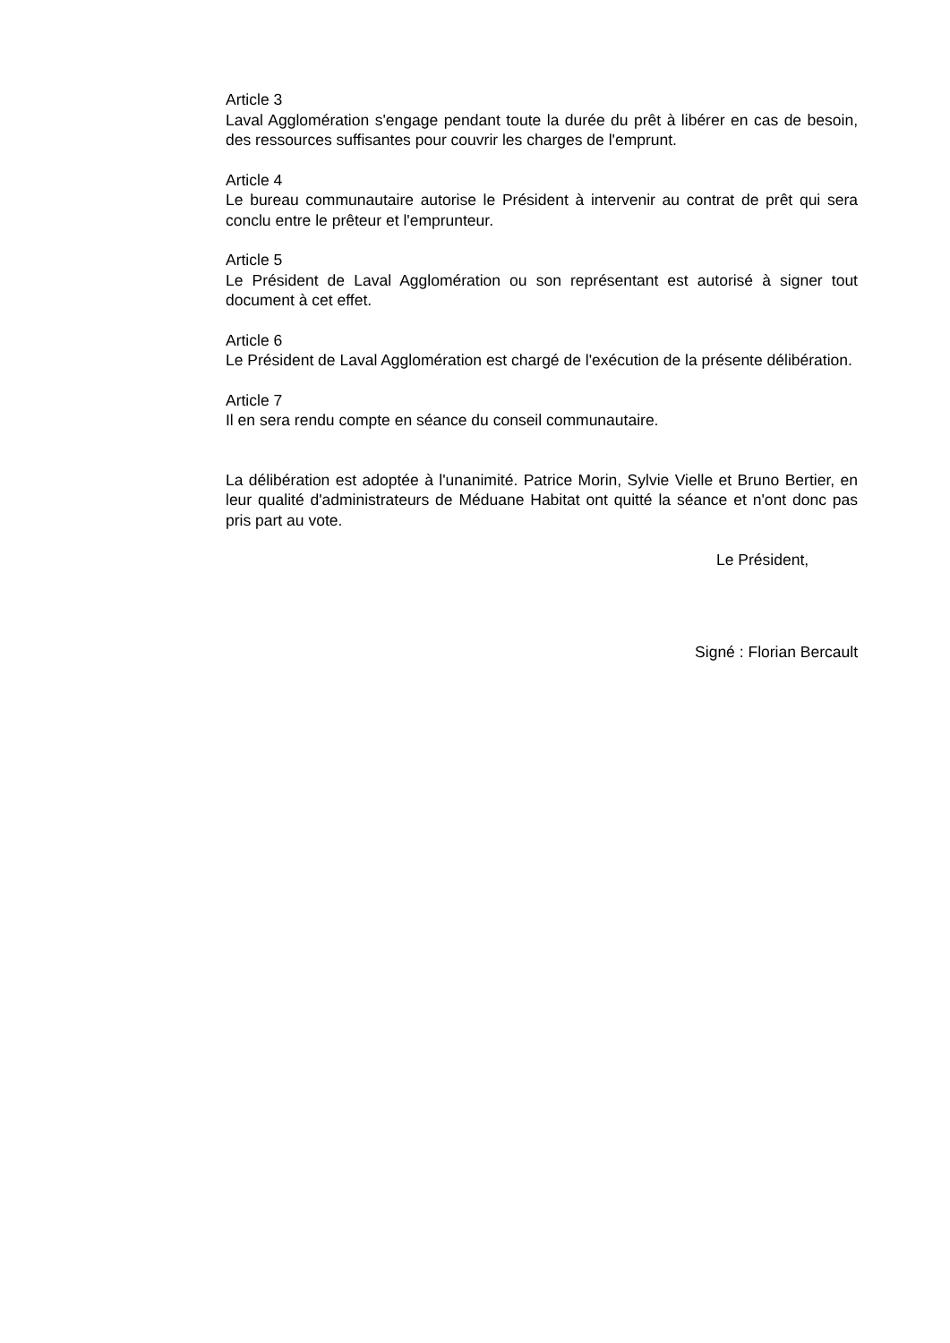Article 3
Laval Agglomération s'engage pendant toute la durée du prêt à libérer en cas de besoin, des ressources suffisantes pour couvrir les charges de l'emprunt.
Article 4
Le bureau communautaire autorise le Président à intervenir au contrat de prêt qui sera conclu entre le prêteur et l'emprunteur.
Article 5
Le Président de Laval Agglomération ou son représentant est autorisé à signer tout document à cet effet.
Article 6
Le Président de Laval Agglomération est chargé de l'exécution de la présente délibération.
Article 7
Il en sera rendu compte en séance du conseil communautaire.
La délibération est adoptée à l'unanimité. Patrice Morin, Sylvie Vielle et Bruno Bertier, en leur qualité d'administrateurs de Méduane Habitat ont quitté la séance et n'ont donc pas pris part au vote.
Le Président,
Signé : Florian Bercault